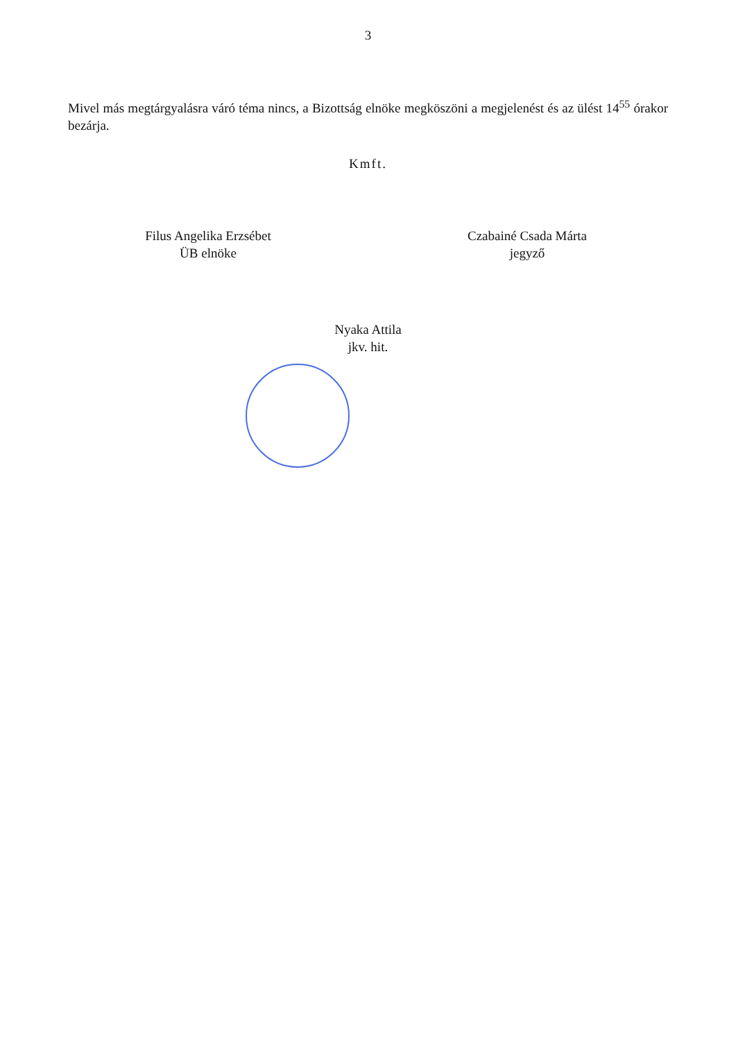3
Mivel más megtárgyalásra váró téma nincs, a Bizottság elnöke megköszöni a megjelenést és az ülést 14<sup>55</sup> órakor bezárja.
Kmft.
Filus Angelika Erzsébet
ÜB elnöke
Czabainé Csada Márta
jegyző
Nyaka Attila
jkv. hit.